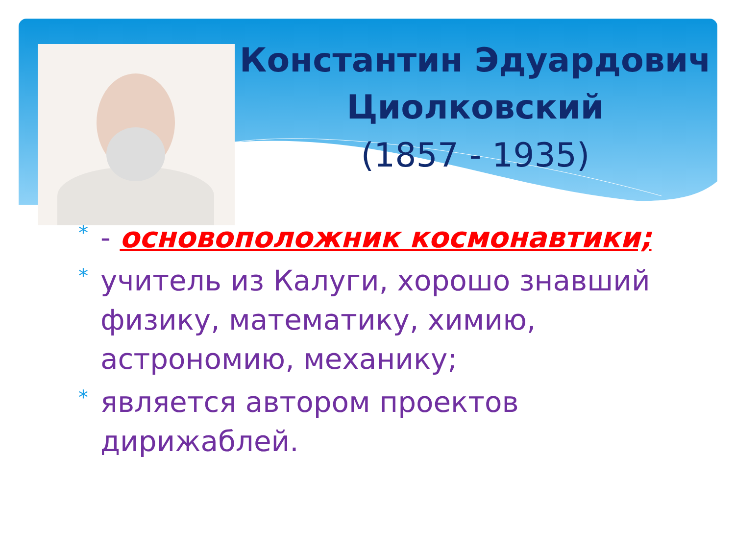Константин Эдуардович
Циолковский
(1857 - 1935)
* - основоположник космонавтики;
* учитель из Калуги, хорошо знавший физику, математику, химию, астрономию, механику;
* является автором проектов дирижаблей.